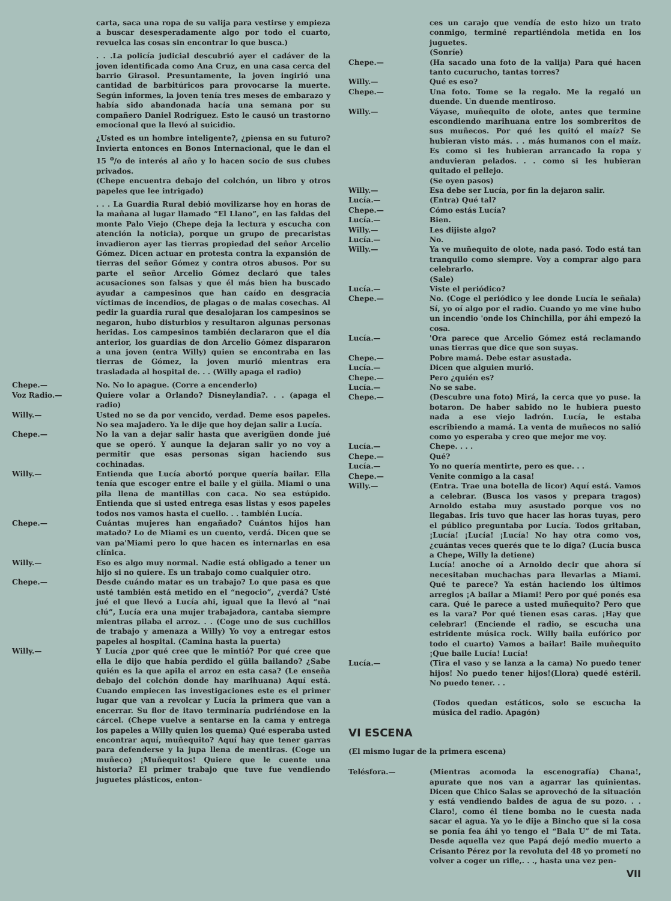carta, saca una ropa de su valija para vestirse y empieza a buscar desesperadamente algo por todo el cuarto, revuelca las cosas sin encontrar lo que busca.)
. . .La policía judicial descubrió ayer el cadáver de la joven identificada como Ana Cruz, en una casa cerca del barrio Girasol. Presuntamente, la joven ingirió una cantidad de barbitúricos para provocarse la muerte. Según informes, la joven tenía tres meses de embarazo y había sido abandonada hacía una semana por su compañero Daniel Rodríguez. Esto le causó un trastorno emocional que la llevó al suicidio.
¿Usted es un hombre inteligente?, ¿piensa en su futuro? Invierta entonces en Bonos Internacional, que le dan el 15 <sup>o</sup>/o de interés al año y lo hacen socio de sus clubes privados.
(Chepe encuentra debajo del colchón, un libro y otros papeles que lee intrigado)
. . . La Guardia Rural debió movilizarse hoy en horas de la mañana al lugar llamado “El Llano”, en las faldas del monte Palo Viejo (Chepe deja la lectura y escucha con atención la noticia), porque un grupo de precaristas invadieron ayer las tierras propiedad del señor Arcelio Gómez. Dicen actuar en protesta contra la expansión de tierras del señor Gómez y contra otros abusos. Por su parte el señor Arcelio Gómez declaró que tales acusaciones son falsas y que él más bien ha buscado ayudar a campesinos que han caído en desgracia víctimas de incendios, de plagas o de malas cosechas. Al pedir la guardia rural que desalojaran los campesinos se negaron, hubo disturbios y resultaron algunas personas heridas. Los campesinos también declararon que el día anterior, los guardias de don Arcelio Gómez dispararon a una joven (entra Willy) quien se encontraba en las tierras de Gómez, la joven murió mientras era trasladada al hospital de. . . (Willy apaga el radio)
Chepe.— No. No lo apague. (Corre a encenderlo)
Voz Radio.— Quiere volar a Orlando? Disneylandia?. . . (apaga el radio)
Willy.— Usted no se da por vencido, verdad. Deme esos papeles. No sea majadero. Ya le dije que hoy dejan salir a Lucía.
Chepe.— No la van a dejar salir hasta que averigüen donde jué que se operó. Y aunque la dejaran salir yo no voy a permitir que esas personas sigan haciendo sus cochinadas.
Willy.— Entienda que Lucía abortó porque quería bailar. Ella tenía que escoger entre el baile y el güila. Miami o una pila llena de mantillas con caca. No sea estúpido. Entienda que si usted entrega esas listas y esos papeles todos nos vamos hasta el cuello. . . también Lucía.
Chepe.— Cuántas mujeres han engañado? Cuántos hijos han matado? Lo de Miami es un cuento, verdá. Dicen que se van pa'Miami pero lo que hacen es internarlas en esa clínica.
Willy.— Eso es algo muy normal. Nadie está obligado a tener un hijo si no quiere. Es un trabajo como cualquier otro.
Chepe.— Desde cuándo matar es un trabajo? Lo que pasa es que usté también está metido en el “negocio”, ¿verdá? Usté jué el que llevó a Lucía ahi, igual que la llevó al “nai clú”, Lucía era una mujer trabajadora, cantaba siempre mientras pilaba el arroz. . . (Coge uno de sus cuchillos de trabajo y amenaza a Willy) Yo voy a entregar estos papeles al hospital. (Camina hasta la puerta)
Willy.— Y Lucía ¿por qué cree que le mintió? Por qué cree que ella le dijo que había perdido el güila bailando? ¿Sabe quién es la que apila el arroz en esta casa? (Le enseña debajo del colchón donde hay marihuana) Aquí está. Cuando empiecen las investigaciones este es el primer lugar que van a revolcar y Lucía la primera que van a encerrar. Su flor de itavo terminaría pudriéndose en la cárcel. (Chepe vuelve a sentarse en la cama y entrega los papeles a Willy quien los quema) Qué esperaba usted encontrar aquí, muñequito? Aquí hay que tener garras para defenderse y la jupa llena de mentiras. (Coge un muñeco) ¡Muñequitos! Quiere que le cuente una historia? El primer trabajo que tuve fue vendiendo juguetes plásticos, enton-
ces un carajo que vendía de esto hizo un trato conmigo, terminé repartiéndola metida en los juguetes.
(Sonríe)
Chepe.— (Ha sacado una foto de la valija) Para qué hacen tanto cucurucho, tantas torres?
Willy.— Qué es eso?
Chepe.— Una foto. Tome se la regalo. Me la regaló un duende. Un duende mentiroso.
Willy.— Váyase, muñequito de olote, antes que termine escondiendo marihuana entre los sombreritos de sus muñecos. Por qué les quitó el maíz? Se hubieran visto más. . . más humanos con el maíz. Es como si les hubieran arrancado la ropa y anduvieran pelados. . . como si les hubieran quitado el pellejo.
(Se oyen pasos)
Willy.— Esa debe ser Lucía, por fin la dejaron salir.
Lucía.— (Entra) Qué tal?
Chepe.— Cómo estás Lucía?
Lucía.— Bien.
Willy.— Les dijiste algo?
Lucía.— No.
Willy.— Ya ve muñequito de olote, nada pasó. Todo está tan tranquilo como siempre. Voy a comprar algo para celebrarlo.
(Sale)
Lucía.— Viste el periódico?
Chepe.— No. (Coge el periódico y lee donde Lucía le señala) Sí, yo oí algo por el radio. Cuando yo me vine hubo un incendio 'onde los Chinchilla, por áhi empezó la cosa.
Lucía.— 'Ora parece que Arcelio Gómez está reclamando unas tierras que dice que son suyas.
Chepe.— Pobre mamá. Debe estar asustada.
Lucía.— Dicen que alguien murió.
Chepe.— Pero ¿quién es?
Lucía.— No se sabe.
Chepe.— (Descubre una foto) Mirá, la cerca que yo puse. la botaron. De haber sabido no le hubiera puesto nada a ese viejo ladrón. Lucía, le estaba escribiendo a mamá. La venta de muñecos no salió como yo esperaba y creo que mejor me voy.
Lucía.— Chepe. . . .
Chepe.— Qué?
Lucía.— Yo no quería mentirte, pero es que. . .
Chepe.— Venite conmigo a la casa!
Willy.— (Entra. Trae una botella de licor) Aquí está. Vamos a celebrar. (Busca los vasos y prepara tragos) Arnoldo estaba muy asustado porque vos no llegabas. Iris tuvo que hacer las horas tuyas, pero el público preguntaba por Lucía. Todos gritaban, ¡Lucía! ¡Lucía! ¡Lucía! No hay otra como vos, ¿cuántas veces querés que te lo diga? (Lucía busca a Chepe, Willy la detiene)
Lucía! anoche oí a Arnoldo decir que ahora sí necesitaban muchachas para llevarlas a Miami. Qué te parece? Ya están haciendo los últimos arreglos ¡A bailar a Miami! Pero por qué ponés esa cara. Qué le parece a usted muñequito? Pero que es la vara? Por qué tienen esas caras. ¡Hay que celebrar! (Enciende el radio, se escucha una estridente música rock. Willy baila eufórico por todo el cuarto) Vamos a bailar! Baile muñequito ¡Que baile Lucía! Lucía!
Lucía.— (Tira el vaso y se lanza a la cama) No puedo tener hijos! No puedo tener hijos!(Llora) quedé estéril. No puedo tener. . .
(Todos quedan estáticos, solo se escucha la música del radio. Apagón)
VI ESCENA
(El mismo lugar de la primera escena)
Telésfora.— (Mientras acomoda la escenografía) Chana!, apurate que nos van a agarrar las quinientas. Dicen que Chico Salas se aprovechó de la situación y está vendiendo baldes de agua de su pozo. . . Claro!, como él tiene bomba no le cuesta nada sacar el agua. Ya yo le dije a Bincho que si la cosa se ponía fea áhi yo tengo el “Bala U” de mi Tata. Desde aquella vez que Papá dejó medio muerto a Crisanto Pérez por la revoluta del 48 yo prometí no volver a coger un rifle,. . ., hasta una vez pen-
VII